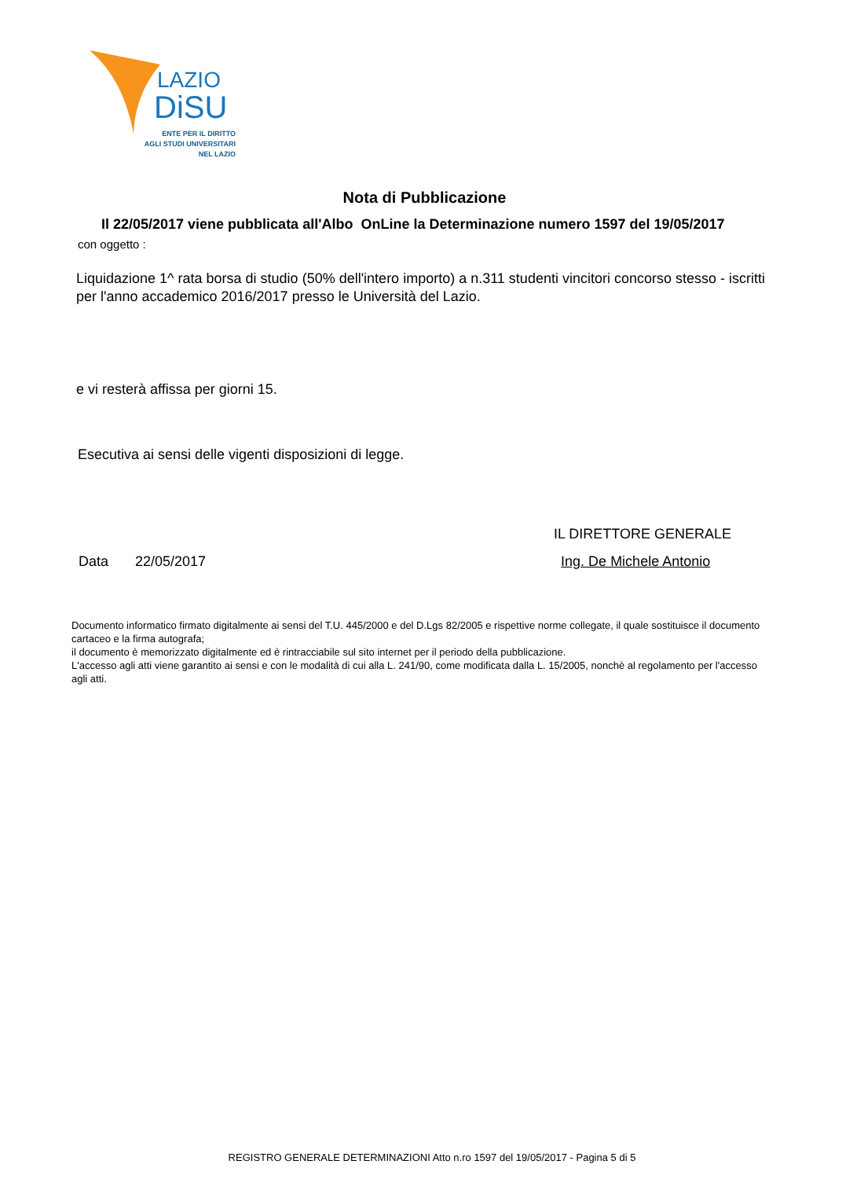LAZIO
DiSU
ENTE PER IL DIRITTO
AGLI STUDI UNIVERSITARI
NEL LAZIO
Nota di Pubblicazione
Il 22/05/2017 viene pubblicata all'Albo OnLine la Determinazione numero 1597 del 19/05/2017
con oggetto :
Liquidazione 1^ rata borsa di studio (50% dell'intero importo) a n.311 studenti vincitori concorso stesso - iscritti per l'anno accademico 2016/2017 presso le Università del Lazio.
e vi resterà affissa per giorni 15.
Esecutiva ai sensi delle vigenti disposizioni di legge.
IL DIRETTORE GENERALE
Data 22/05/2017 Ing. De Michele Antonio
Documento informatico firmato digitalmente ai sensi del T.U. 445/2000 e del D.Lgs 82/2005 e rispettive norme collegate, il quale sostituisce il documento cartaceo e la firma autografa;
il documento è memorizzato digitalmente ed è rintracciabile sul sito internet per il periodo della pubblicazione.
L'accesso agli atti viene garantito ai sensi e con le modalità di cui alla L. 241/90, come modificata dalla L. 15/2005, nonchè al regolamento per l'accesso agli atti.
REGISTRO GENERALE DETERMINAZIONI Atto n.ro 1597 del 19/05/2017 - Pagina 5 di 5